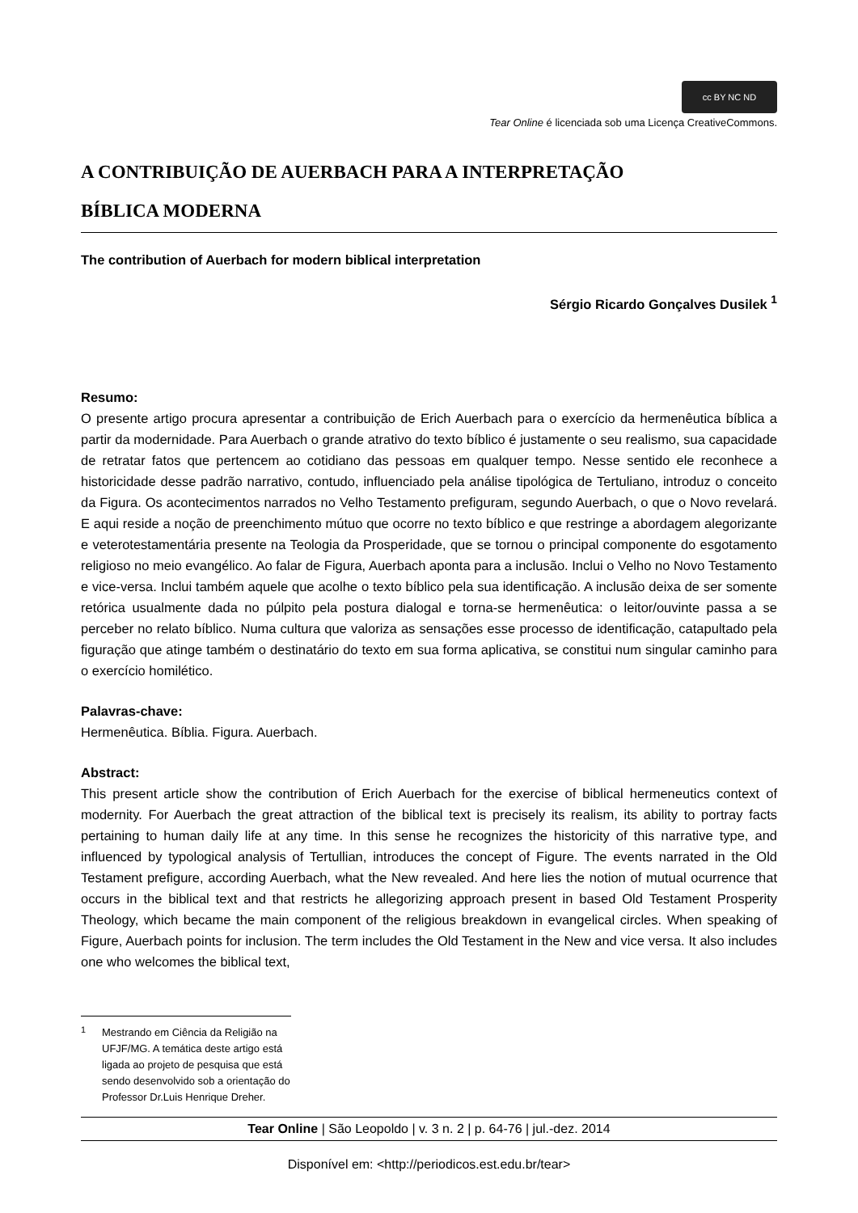cc BY NC ND
Tear Online é licenciada sob uma Licença CreativeCommons.
A CONTRIBUIÇÃO DE AUERBACH PARA A INTERPRETAÇÃO
BÍBLICA MODERNA
The contribution of Auerbach for modern biblical interpretation
Sérgio Ricardo Gonçalves Dusilek <sup>1</sup>
Resumo:
O presente artigo procura apresentar a contribuição de Erich Auerbach para o exercício da hermenêutica bíblica a partir da modernidade. Para Auerbach o grande atrativo do texto bíblico é justamente o seu realismo, sua capacidade de retratar fatos que pertencem ao cotidiano das pessoas em qualquer tempo. Nesse sentido ele reconhece a historicidade desse padrão narrativo, contudo, influenciado pela análise tipológica de Tertuliano, introduz o conceito da Figura. Os acontecimentos narrados no Velho Testamento prefiguram, segundo Auerbach, o que o Novo revelará. E aqui reside a noção de preenchimento mútuo que ocorre no texto bíblico e que restringe a abordagem alegorizante e veterotestamentária presente na Teologia da Prosperidade, que se tornou o principal componente do esgotamento religioso no meio evangélico. Ao falar de Figura, Auerbach aponta para a inclusão. Inclui o Velho no Novo Testamento e vice-versa. Inclui também aquele que acolhe o texto bíblico pela sua identificação. A inclusão deixa de ser somente retórica usualmente dada no púlpito pela postura dialogal e torna-se hermenêutica: o leitor/ouvinte passa a se perceber no relato bíblico. Numa cultura que valoriza as sensações esse processo de identificação, catapultado pela figuração que atinge também o destinatário do texto em sua forma aplicativa, se constitui num singular caminho para o exercício homilético.
Palavras-chave:
Hermenêutica. Bíblia. Figura. Auerbach.
Abstract:
This present article show the contribution of Erich Auerbach for the exercise of biblical hermeneutics context of modernity. For Auerbach the great attraction of the biblical text is precisely its realism, its ability to portray facts pertaining to human daily life at any time. In this sense he recognizes the historicity of this narrative type, and influenced by typological analysis of Tertullian, introduces the concept of Figure. The events narrated in the Old Testament prefigure, according Auerbach, what the New revealed. And here lies the notion of mutual ocurrence that occurs in the biblical text and that restricts he allegorizing approach present in based Old Testament Prosperity Theology, which became the main component of the religious breakdown in evangelical circles. When speaking of Figure, Auerbach points for inclusion. The term includes the Old Testament in the New and vice versa. It also includes one who welcomes the biblical text,
<sup>1</sup>
Mestrando em Ciência da Religião na UFJF/MG. A temática deste artigo está ligada ao projeto de pesquisa que está sendo desenvolvido sob a orientação do Professor Dr.Luis Henrique Dreher.
Tear Online | São Leopoldo | v. 3 n. 2 | p. 64-76 | jul.-dez. 2014
Disponível em: <http://periodicos.est.edu.br/tear>